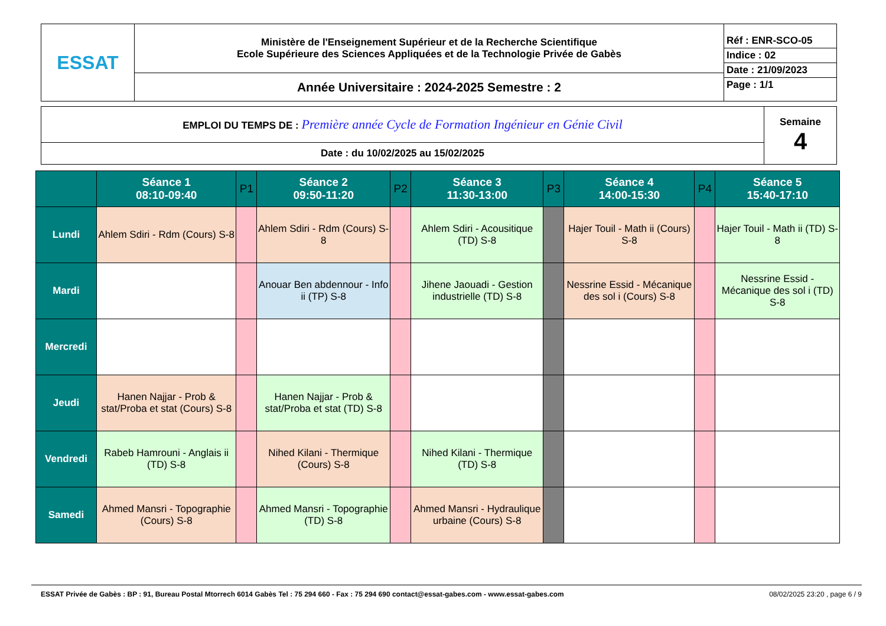| ESSAT | Ministère de l'Enseignement Supérieur et de la Recherche Scientifique Ecole Supérieure des Sciences Appliquées et de la Technologie Privée de Gabès | Réf : ENR-SCO-05 Indice : 02 Date : 21/09/2023 Page : 1/1 |
| | Année Universitaire : 2024-2025 Semestre : 2 | |
| EMPLOI DU TEMPS DE : Première année Cycle de Formation Ingénieur en Génie Civil | Semaine 4 |
| Date : du 10/02/2025 au 15/02/2025 | |
| | Séance 1 08:10-09:40 | P1 | Séance 2 09:50-11:20 | P2 | Séance 3 11:30-13:00 | P3 | Séance 4 14:00-15:30 | P4 | Séance 5 15:40-17:10 |
| --- | --- | --- | --- | --- | --- | --- | --- | --- | --- |
| Lundi | Ahlem Sdiri - Rdm (Cours) S-8 | | Ahlem Sdiri - Rdm (Cours) S-8 | | Ahlem Sdiri - Acousitique (TD) S-8 | | Hajer Touil - Math ii (Cours) S-8 | | Hajer Touil - Math ii (TD) S-8 |
| Mardi | | | Anouar Ben abdennour - Info ii (TP) S-8 | | Jihene Jaouadi - Gestion industrielle (TD) S-8 | | Nessrine Essid - Mécanique des sol i (Cours) S-8 | | Nessrine Essid - Mécanique des sol i (TD) S-8 |
| Mercredi | | | | | | | | | |
| Jeudi | Hanen Najjar - Prob & stat/Proba et stat (Cours) S-8 | | Hanen Najjar - Prob & stat/Proba et stat (TD) S-8 | | | | | | |
| Vendredi | Rabeb Hamrouni - Anglais ii (TD) S-8 | | Nihed Kilani - Thermique (Cours) S-8 | | Nihed Kilani - Thermique (TD) S-8 | | | | |
| Samedi | Ahmed Mansri - Topographie (Cours) S-8 | | Ahmed Mansri - Topographie (TD) S-8 | | Ahmed Mansri - Hydraulique urbaine (Cours) S-8 | | | | |
ESSAT Privée de Gabès : BP : 91, Bureau Postal Mtorrech 6014 Gabès Tel : 75 294 660 - Fax : 75 294 690 contact@essat-gabes.com - www.essat-gabes.com 08/02/2025 23:20 , page 6 / 9